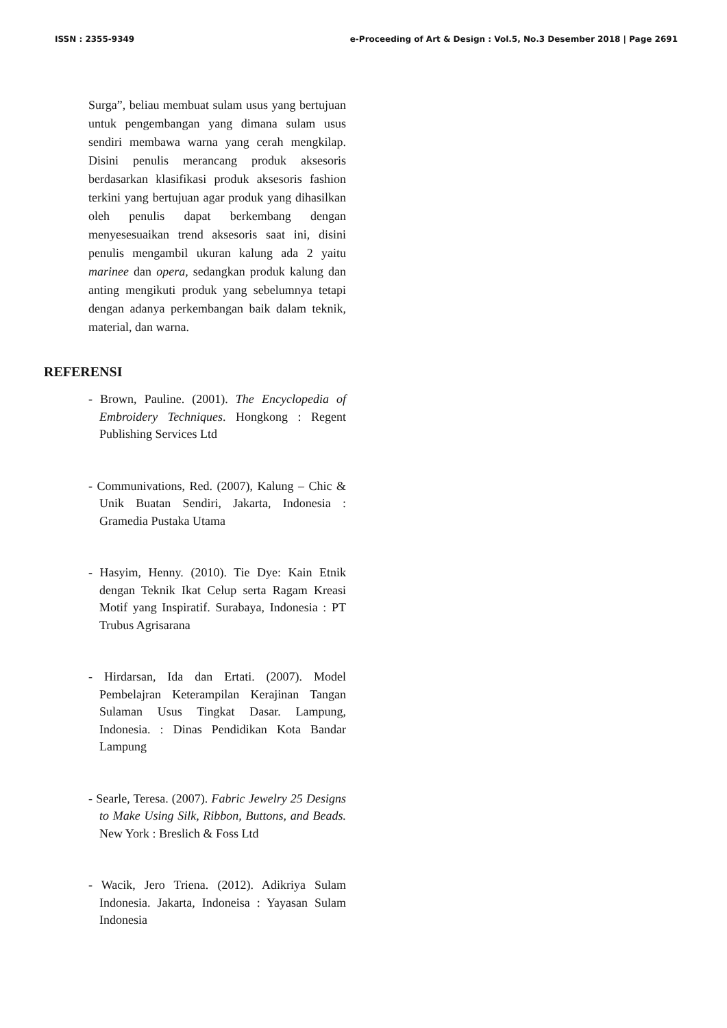ISSN : 2355-9349 e-Proceeding of Art & Design : Vol.5, No.3 Desember 2018 | Page 2691
Surga”, beliau membuat sulam usus yang bertujuan untuk pengembangan yang dimana sulam usus sendiri membawa warna yang cerah mengkilap. Disini penulis merancang produk aksesoris berdasarkan klasifikasi produk aksesoris fashion terkini yang bertujuan agar produk yang dihasilkan oleh penulis dapat berkembang dengan menyesesuaikan trend aksesoris saat ini, disini penulis mengambil ukuran kalung ada 2 yaitu marinee dan opera, sedangkan produk kalung dan anting mengikuti produk yang sebelumnya tetapi dengan adanya perkembangan baik dalam teknik, material, dan warna.
REFERENSI
- Brown, Pauline. (2001). The Encyclopedia of Embroidery Techniques. Hongkong : Regent Publishing Services Ltd
- Communivations, Red. (2007), Kalung – Chic & Unik Buatan Sendiri, Jakarta, Indonesia : Gramedia Pustaka Utama
- Hasyim, Henny. (2010). Tie Dye: Kain Etnik dengan Teknik Ikat Celup serta Ragam Kreasi Motif yang Inspiratif. Surabaya, Indonesia : PT Trubus Agrisarana
- Hirdarsan, Ida dan Ertati. (2007). Model Pembelajran Keterampilan Kerajinan Tangan Sulaman Usus Tingkat Dasar. Lampung, Indonesia. : Dinas Pendidikan Kota Bandar Lampung
- Searle, Teresa. (2007). Fabric Jewelry 25 Designs to Make Using Silk, Ribbon, Buttons, and Beads. New York : Breslich & Foss Ltd
- Wacik, Jero Triena. (2012). Adikriya Sulam Indonesia. Jakarta, Indoneisa : Yayasan Sulam Indonesia